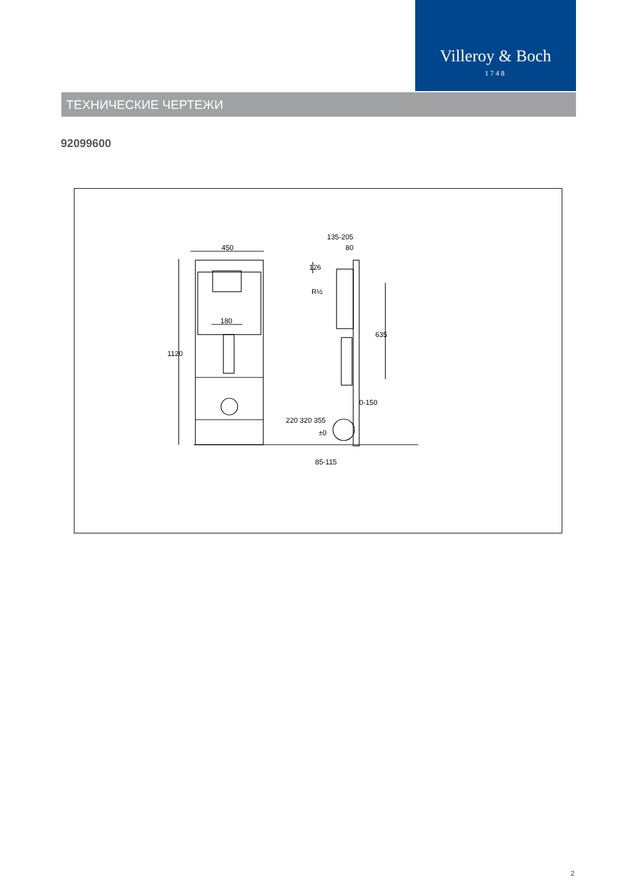Villeroy & Boch
1748
ТЕХНИЧЕСКИЕ ЧЕРТЕЖИ
92099600
450
180
1120
135-205
80
126
R½
635
0-150
220 320 355
±0
85-115
2